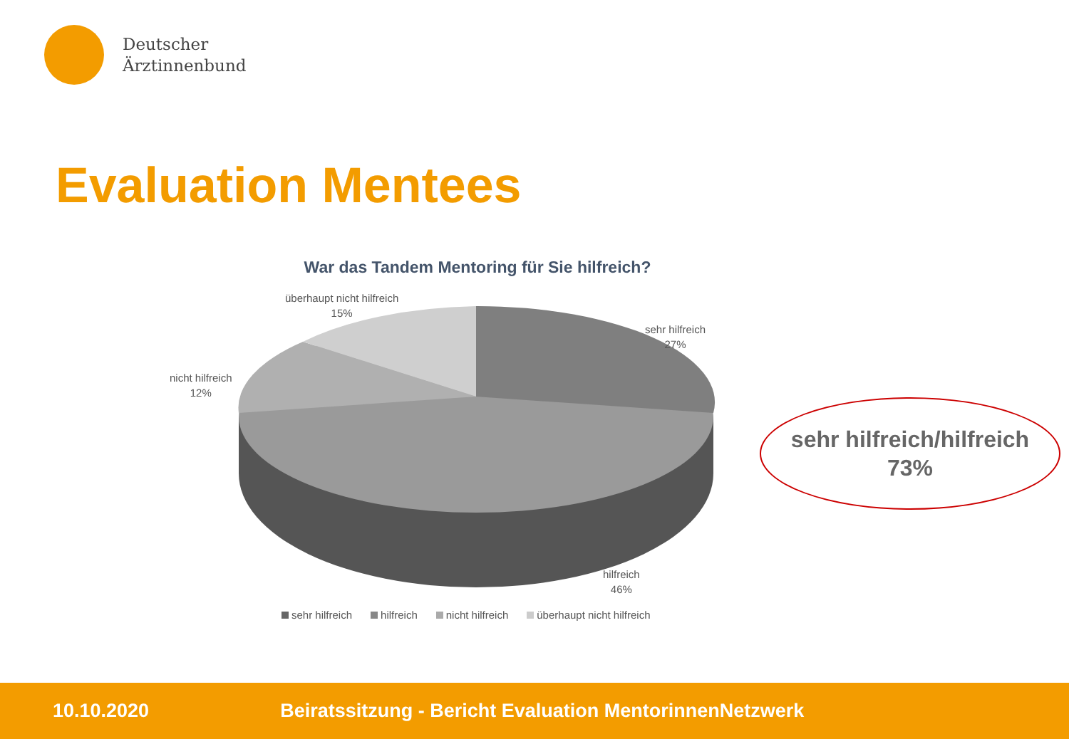Deutscher
Ärztinnenbund
Evaluation Mentees
War das Tandem Mentoring für Sie hilfreich?
überhaupt nicht hilfreich
15%
sehr hilfreich
27%
nicht hilfreich
12%
hilfreich
46%
sehr hilfreich hilfreich nicht hilfreich überhaupt nicht hilfreich
sehr hilfreich/hilfreich
73%
10.10.2020 Beiratssitzung - Bericht Evaluation MentorinnenNetzwerk